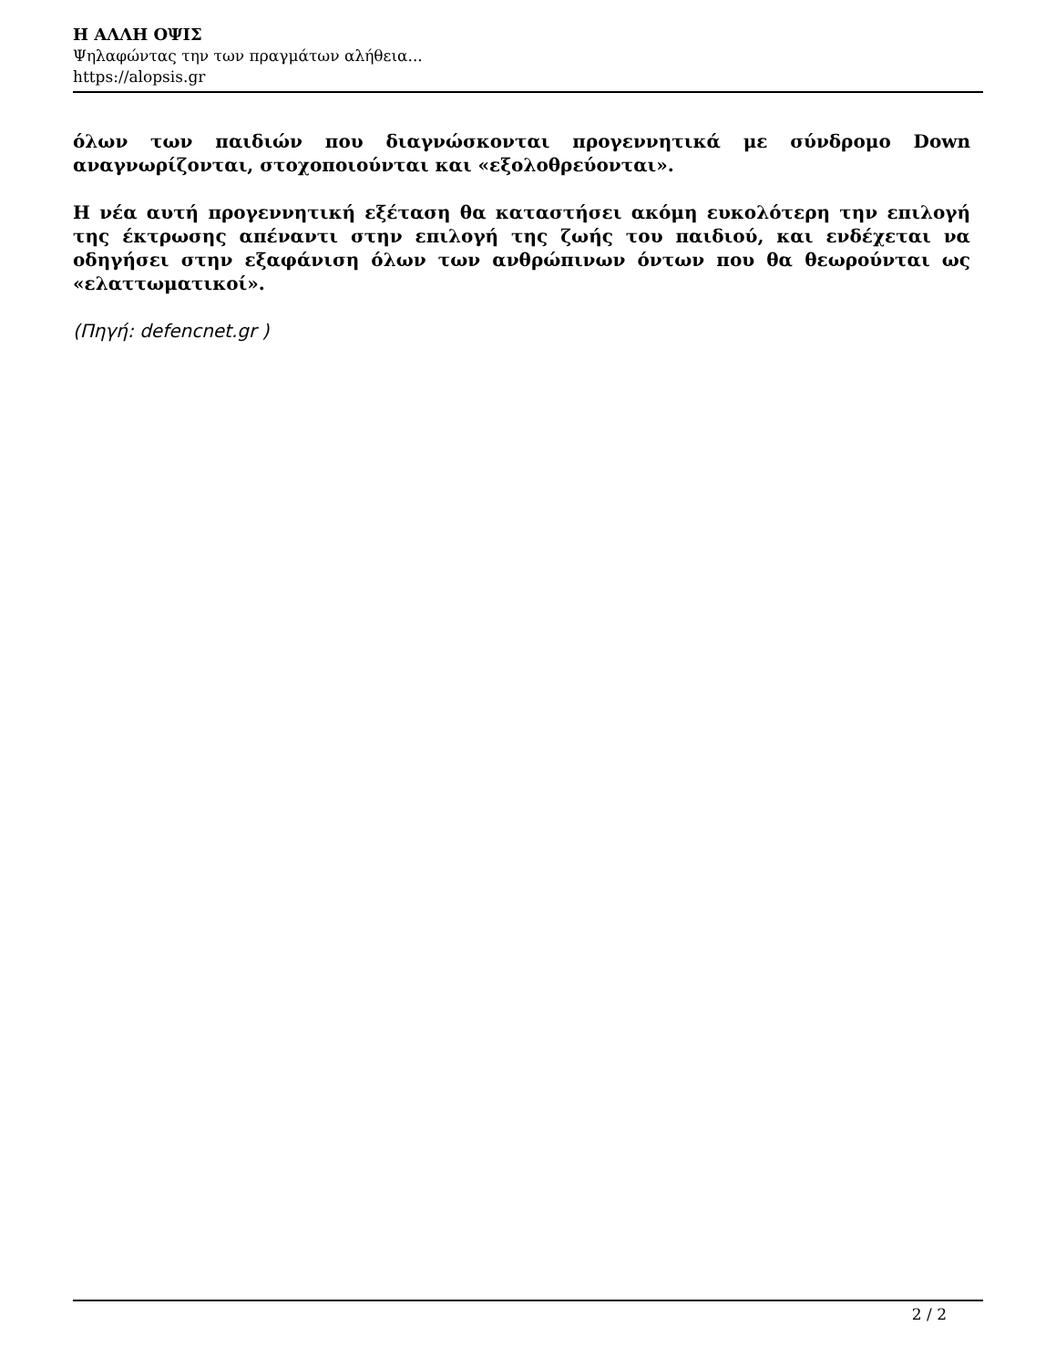Η ΑΛΛΗ ΟΨΙΣ
Ψηλαφώντας την των πραγμάτων αλήθεια...
https://alopsis.gr
όλων των παιδιών που διαγνώσκονται προγεννητικά με σύνδρομο Down αναγνωρίζονται, στοχοποιούνται και «εξολοθρεύονται».
Η νέα αυτή προγεννητική εξέταση θα καταστήσει ακόμη ευκολότερη την επιλογή της έκτρωσης απέναντι στην επιλογή της ζωής του παιδιού, και ενδέχεται να οδηγήσει στην εξαφάνιση όλων των ανθρώπινων όντων που θα θεωρούνται ως «ελαττωματικοί».
(Πηγή: defencnet.gr )
2 / 2